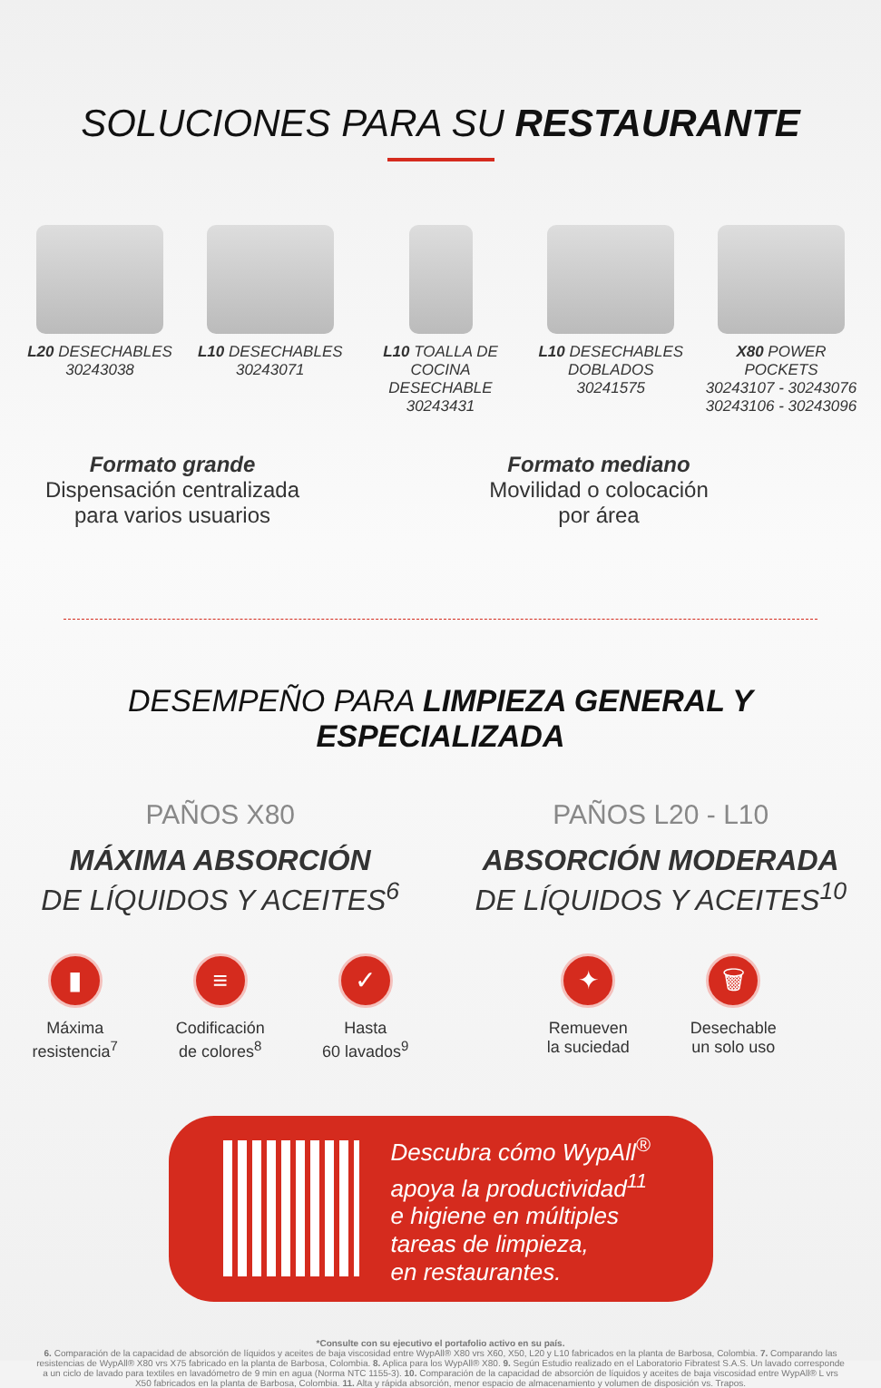SOLUCIONES PARA SU RESTAURANTE
L20 DESECHABLES
30243038
L10 DESECHABLES
30243071
L10 TOALLA DE COCINA DESECHABLE
30243431
L10 DESECHABLES DOBLADOS
30241575
X80 POWER POCKETS
30243107 - 30243076
30243106 - 30243096
Formato grande
Dispensación centralizada
para varios usuarios
Formato mediano
Movilidad o colocación
por área
DESEMPEÑO PARA LIMPIEZA GENERAL Y ESPECIALIZADA
PAÑOS X80
MÁXIMA ABSORCIÓN
DE LÍQUIDOS Y ACEITES<sup>6</sup>
▮
Máxima
resistencia<sup>7</sup>
≡
Codificación
de colores<sup>8</sup>
✓
Hasta
60 lavados<sup>9</sup>
PAÑOS L20 - L10
ABSORCIÓN MODERADA
DE LÍQUIDOS Y ACEITES<sup>10</sup>
✦
Remueven
la suciedad
🗑
Desechable
un solo uso
Descubra cómo WypAll<sup>®</sup>
apoya la productividad<sup>11</sup>
e higiene en múltiples
tareas de limpieza,
en restaurantes.
*Consulte con su ejecutivo el portafolio activo en su país.
6. Comparación de la capacidad de absorción de líquidos y aceites de baja viscosidad entre WypAll® X80 vrs X60, X50, L20 y L10 fabricados en la planta de Barbosa, Colombia. 7. Comparando las resistencias de WypAll® X80 vrs X75 fabricado en la planta de Barbosa, Colombia. 8. Aplica para los WypAll® X80. 9. Según Estudio realizado en el Laboratorio Fibratest S.A.S. Un lavado corresponde a un ciclo de lavado para textiles en lavadómetro de 9 min en agua (Norma NTC 1155-3). 10. Comparación de la capacidad de absorción de líquidos y aceites de baja viscosidad entre WypAll® L vrs X50 fabricados en la planta de Barbosa, Colombia. 11. Alta y rápida absorción, menor espacio de almacenamiento y volumen de disposición vs. Trapos.